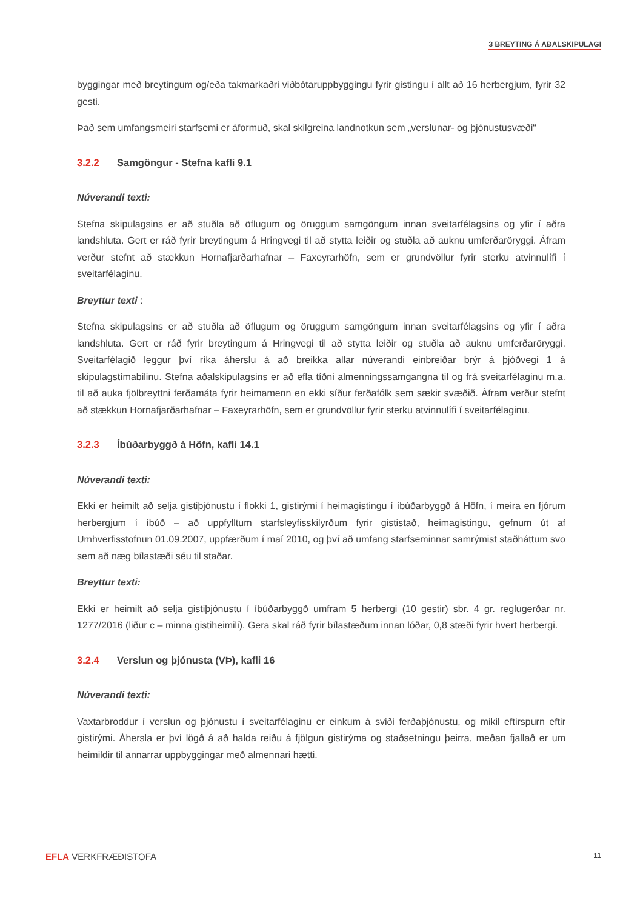3 BREYTING Á AÐALSKIPULAGI
byggingar með breytingum og/eða takmarkaðri viðbótaruppbyggingu fyrir gistingu í allt að 16 herbergjum, fyrir 32 gesti.
Það sem umfangsmeiri starfsemi er áformuð, skal skilgreina landnotkun sem „verslunar- og þjónustusvæði“
3.2.2 Samgöngur - Stefna kafli 9.1
Núverandi texti:
Stefna skipulagsins er að stuðla að öflugum og öruggum samgöngum innan sveitarfélagsins og yfir í aðra landshluta. Gert er ráð fyrir breytingum á Hringvegi til að stytta leiðir og stuðla að auknu umferðaröryggi. Áfram verður stefnt að stækkun Hornafjarðarhafnar – Faxeyrarhöfn, sem er grundvöllur fyrir sterku atvinnulífi í sveitarfélaginu.
Breyttur texti :
Stefna skipulagsins er að stuðla að öflugum og öruggum samgöngum innan sveitarfélagsins og yfir í aðra landshluta. Gert er ráð fyrir breytingum á Hringvegi til að stytta leiðir og stuðla að auknu umferðaröryggi. Sveitarfélagið leggur því ríka áherslu á að breikka allar núverandi einbreiðar brýr á þjóðvegi 1 á skipulagstímabilinu. Stefna aðalskipulagsins er að efla tíðni almenningssamgangna til og frá sveitarfélaginu m.a. til að auka fjölbreyttni ferðamáta fyrir heimamenn en ekki síður ferðafólk sem sækir svæðið. Áfram verður stefnt að stækkun Hornafjarðarhafnar – Faxeyrarhöfn, sem er grundvöllur fyrir sterku atvinnulífi í sveitarfélaginu.
3.2.3 Íbúðarbyggð á Höfn, kafli 14.1
Núverandi texti:
Ekki er heimilt að selja gistiþjónustu í flokki 1, gistirými í heimagistingu í íbúðarbyggð á Höfn, í meira en fjórum herbergjum í íbúð – að uppfylltum starfsleyfisskilyrðum fyrir gististað, heimagistingu, gefnum út af Umhverfisstofnun 01.09.2007, uppfærðum í maí 2010, og því að umfang starfseminnar samrýmist staðháttum svo sem að næg bílastæði séu til staðar.
Breyttur texti:
Ekki er heimilt að selja gistiþjónustu í íbúðarbyggð umfram 5 herbergi (10 gestir) sbr. 4 gr. reglugerðar nr. 1277/2016 (liður c – minna gistiheimili). Gera skal ráð fyrir bílastæðum innan lóðar, 0,8 stæði fyrir hvert herbergi.
3.2.4 Verslun og þjónusta (VÞ), kafli 16
Núverandi texti:
Vaxtarbroddur í verslun og þjónustu í sveitarfélaginu er einkum á sviði ferðaþjónustu, og mikil eftirspurn eftir gistirými. Áhersla er því lögð á að halda reiðu á fjölgun gistirýma og staðsetningu þeirra, meðan fjallað er um heimildir til annarrar uppbyggingar með almennari hætti.
EFLA VERKFRÆÐISTOFA
11